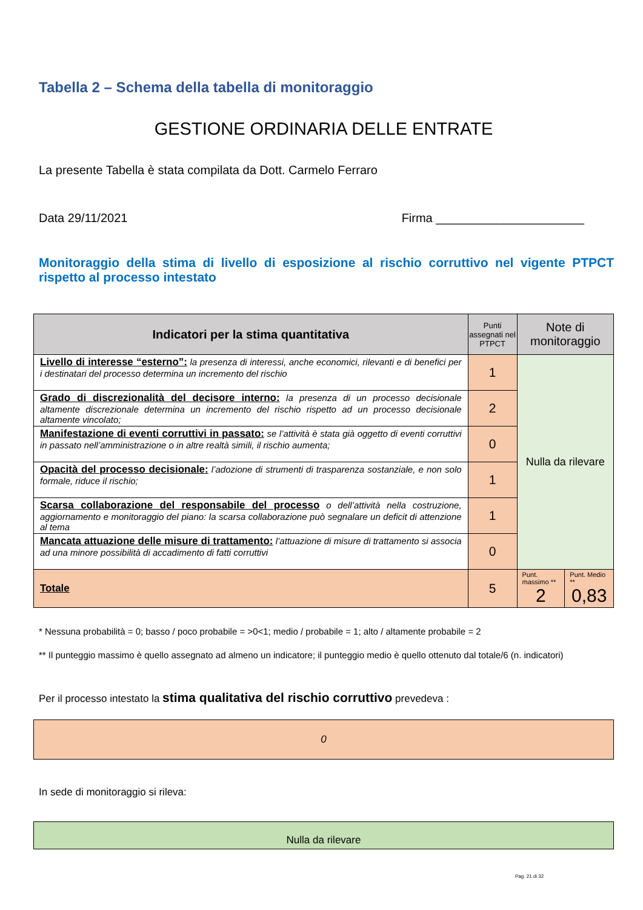Tabella 2 – Schema della tabella di monitoraggio
GESTIONE ORDINARIA DELLE ENTRATE
La presente Tabella è stata compilata da Dott. Carmelo Ferraro
Data 29/11/2021 Firma ______________________
Monitoraggio della stima di livello di esposizione al rischio corruttivo nel vigente PTPCT rispetto al processo intestato
| Indicatori per la stima quantitativa | Punti assegnati nel PTPCT | Note di monitoraggio | |
| --- | --- | --- | --- |
| Livello di interesse “esterno”: la presenza di interessi, anche economici, rilevanti e di benefici per i destinatari del processo determina un incremento del rischio | 1 | Nulla da rilevare | |
| Grado di discrezionalità del decisore interno: la presenza di un processo decisionale altamente discrezionale determina un incremento del rischio rispetto ad un processo decisionale altamente vincolato; | 2 | | |
| Manifestazione di eventi corruttivi in passato: se l’attività è stata già oggetto di eventi corruttivi in passato nell’amministrazione o in altre realtà simili, il rischio aumenta; | 0 | | |
| Opacità del processo decisionale: l’adozione di strumenti di trasparenza sostanziale, e non solo formale, riduce il rischio; | 1 | | |
| Scarsa collaborazione del responsabile del processo o dell’attività nella costruzione, aggiornamento e monitoraggio del piano: la scarsa collaborazione può segnalare un deficit di attenzione al tema | 1 | | |
| Mancata attuazione delle misure di trattamento: l’attuazione di misure di trattamento si associa ad una minore possibilità di accadimento di fatti corruttivi | 0 | | |
| Totale | 5 | Punt. massimo ** 2 | Punt. Medio ** 0,83 |
* Nessuna probabilità = 0; basso / poco probabile = >0<1; medio / probabile = 1; alto / altamente probabile = 2
** Il punteggio massimo è quello assegnato ad almeno un indicatore; il punteggio medio è quello ottenuto dal totale/6 (n. indicatori)
Per il processo intestato la stima qualitativa del rischio corruttivo prevedeva :
0
In sede di monitoraggio si rileva:
Nulla da rilevare
Pag. 21 di 32